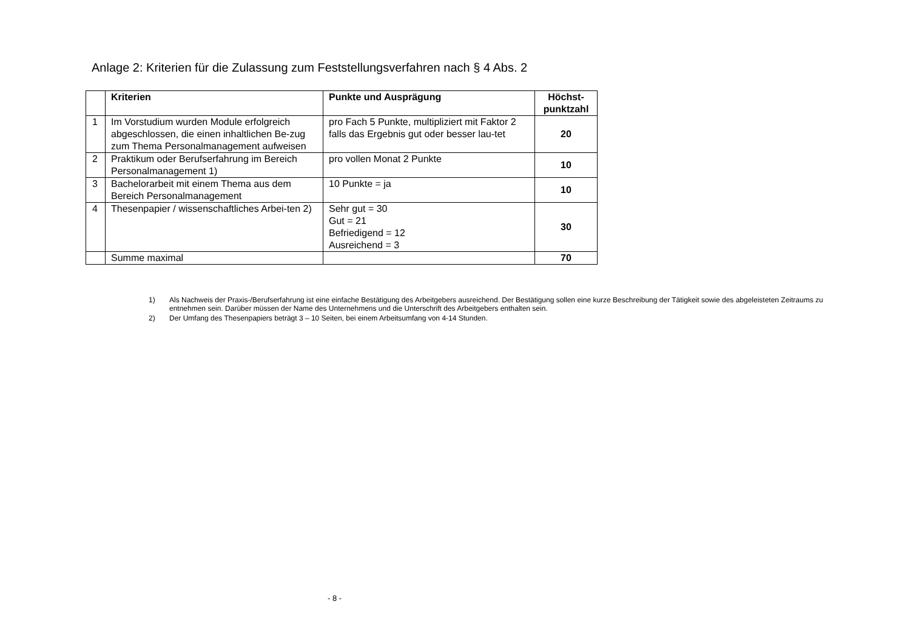Anlage 2: Kriterien für die Zulassung zum Feststellungsverfahren nach § 4 Abs. 2
| | Kriterien | Punkte und Ausprägung | Höchst- punktzahl |
| --- | --- | --- | --- |
| 1 | Im Vorstudium wurden Module erfolgreich abgeschlossen, die einen inhaltlichen Be-zug zum Thema Personalmanagement aufweisen | pro Fach 5 Punkte, multipliziert mit Faktor 2 falls das Ergebnis gut oder besser lau-tet | 20 |
| 2 | Praktikum oder Berufserfahrung im Bereich Personalmanagement 1) | pro vollen Monat 2 Punkte | 10 |
| 3 | Bachelorarbeit mit einem Thema aus dem Bereich Personalmanagement | 10 Punkte = ja | 10 |
| 4 | Thesenpapier / wissenschaftliches Arbei-ten 2) | Sehr gut = 30 Gut = 21 Befriedigend = 12 Ausreichend = 3 | 30 |
| | Summe maximal | | 70 |
1) Als Nachweis der Praxis-/Berufserfahrung ist eine einfache Bestätigung des Arbeitgebers ausreichend. Der Bestätigung sollen eine kurze Beschreibung der Tätigkeit sowie des abgeleisteten Zeitraums zu entnehmen sein. Darüber müssen der Name des Unternehmens und die Unterschrift des Arbeitgebers enthalten sein.
2) Der Umfang des Thesenpapiers beträgt 3 – 10 Seiten, bei einem Arbeitsumfang von 4-14 Stunden.
- 8 -